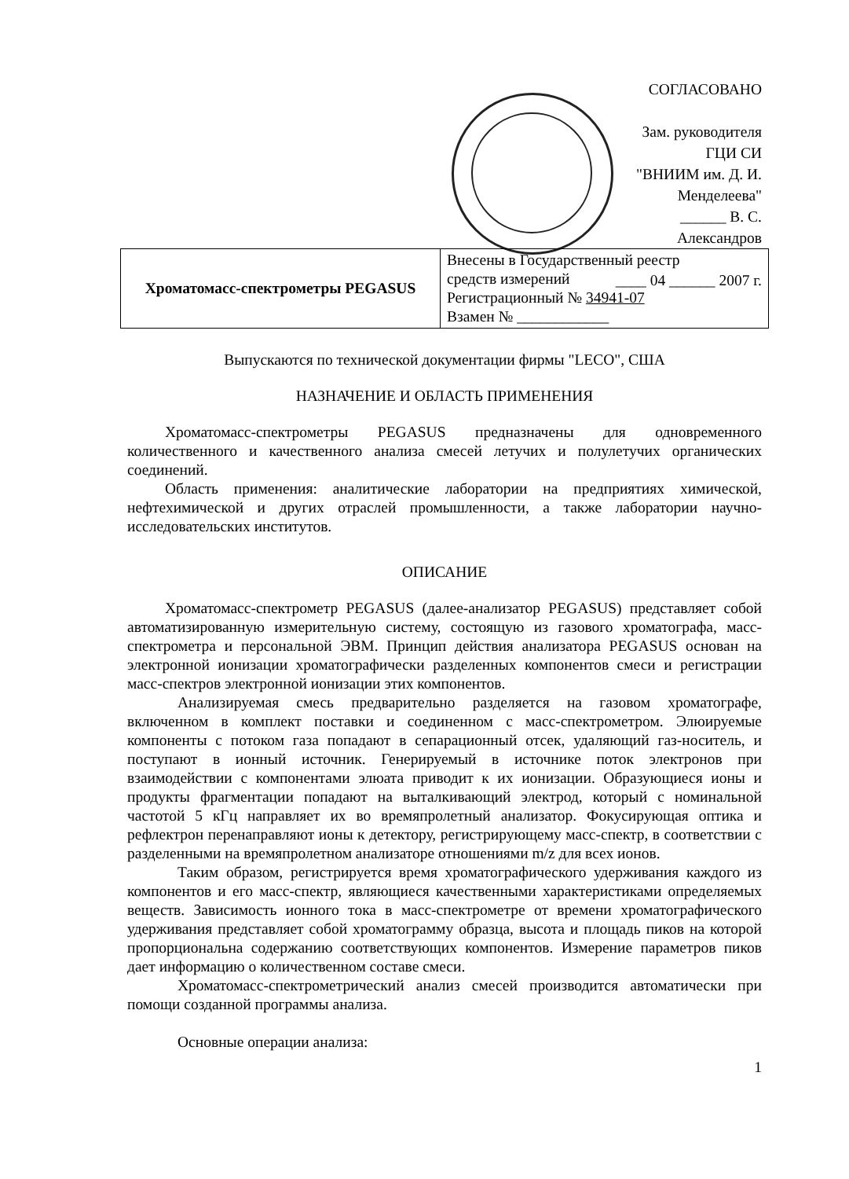СОГЛАСОВАНО
Зам. руководителя ГЦИ СИ
"ВНИИМ им. Д. И. Менделеева"
______ В. С. Александров
____ 04 ______ 2007 г.
| Хроматомасс-спектрометры PEGASUS | Внесены в Государственный реестр средств измерений Регистрационный № 34941-07 Взамен № ____________ |
Выпускаются по технической документации фирмы "LECO", США
НАЗНАЧЕНИЕ И ОБЛАСТЬ ПРИМЕНЕНИЯ
Хроматомасс-спектрометры PEGASUS предназначены для одновременного количественного и качественного анализа смесей летучих и полулетучих органических соединений.
Область применения: аналитические лаборатории на предприятиях химической, нефтехимической и других отраслей промышленности, а также лаборатории научно-исследовательских институтов.
ОПИСАНИЕ
Хроматомасс-спектрометр PEGASUS (далее-анализатор PEGASUS) представляет собой автоматизированную измерительную систему, состоящую из газового хроматографа, масс-спектрометра и персональной ЭВМ. Принцип действия анализатора PEGASUS основан на электронной ионизации хроматографически разделенных компонентов смеси и регистрации масс-спектров электронной ионизации этих компонентов.
Анализируемая смесь предварительно разделяется на газовом хроматографе, включенном в комплект поставки и соединенном с масс-спектрометром. Элюируемые компоненты с потоком газа попадают в сепарационный отсек, удаляющий газ-носитель, и поступают в ионный источник. Генерируемый в источнике поток электронов при взаимодействии с компонентами элюата приводит к их ионизации. Образующиеся ионы и продукты фрагментации попадают на выталкивающий электрод, который с номинальной частотой 5 кГц направляет их во времяпролетный анализатор. Фокусирующая оптика и рефлектрон перенаправляют ионы к детектору, регистрирующему масс-спектр, в соответствии с разделенными на времяпролетном анализаторе отношениями m/z для всех ионов.
Таким образом, регистрируется время хроматографического удерживания каждого из компонентов и его масс-спектр, являющиеся качественными характеристиками определяемых веществ. Зависимость ионного тока в масс-спектрометре от времени хроматографического удерживания представляет собой хроматограмму образца, высота и площадь пиков на которой пропорциональна содержанию соответствующих компонентов. Измерение параметров пиков дает информацию о количественном составе смеси.
Хроматомасс-спектрометрический анализ смесей производится автоматически при помощи созданной программы анализа.
Основные операции анализа:
1